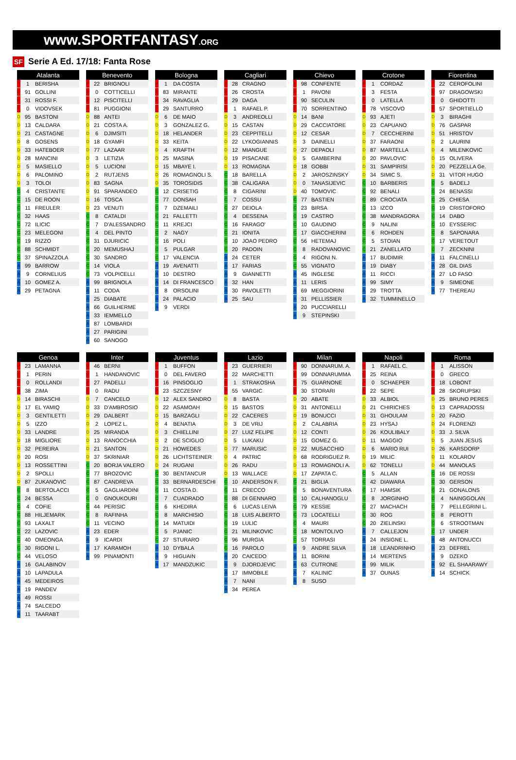www.SPORTFANTASY.ORG
SF Serie A Ed. 17/18: Fanta Rose
| Atalanta | | |
| --- | --- | --- |
| P | 1 | BERISHA |
| P | 91 | GOLLINI |
| P | 31 | ROSSI F. |
| P | 0 | VIDOVSEK |
| D | 95 | BASTONI |
| D | 13 | CALDARA |
| D | 21 | CASTAGNE |
| D | 8 | GOSENS |
| D | 33 | HATEBOER |
| D | 28 | MANCINI |
| D | 5 | MASIELLO |
| D | 6 | PALOMINO |
| D | 3 | TOLOI |
| C | 4 | CRISTANTE |
| C | 15 | DE ROON |
| C | 11 | FREULER |
| C | 32 | HAAS |
| C | 72 | ILICIC |
| C | 23 | MELEGONI |
| C | 19 | RIZZO |
| C | 88 | SCHMIDT |
| C | 37 | SPINAZZOLA |
| A | 99 | BARROW |
| A | 9 | CORNELIUS |
| A | 10 | GOMEZ A. |
| A | 29 | PETAGNA |
| Benevento | | |
| --- | --- | --- |
| P | 22 | BRIGNOLI |
| P | 0 | COTTICELLI |
| P | 12 | PISCITELLI |
| P | 81 | PUGGIONI |
| D | 88 | ANTEI |
| D | 21 | COSTA A. |
| D | 6 | DJIMSITI |
| D | 18 | GYAMFI |
| D | 77 | LAZAAR |
| D | 3 | LETIZIA |
| D | 5 | LUCIONI |
| D | 2 | RUTJENS |
| D | 83 | SAGNA |
| D | 91 | SPARANDEO |
| D | 16 | TOSCA |
| D | 23 | VENUTI |
| C | 8 | CATALDI |
| C | 7 | D'ALESSANDRO |
| C | 4 | DEL PINTO |
| C | 31 | DJURICIC |
| C | 20 | MEMUSHAJ |
| C | 30 | SANDRO |
| C | 14 | VIOLA |
| C | 73 | VOLPICELLI |
| A | 99 | BRIGNOLA |
| A | 11 | CODA |
| A | 25 | DIABATE |
| A | 66 | GUILHERME |
| A | 33 | IEMMELLO |
| A | 87 | LOMBARDI |
| A | 27 | PARIGINI |
| A | 60 | SANOGO |
| Bologna | | |
| --- | --- | --- |
| P | 1 | DA COSTA |
| P | 83 | MIRANTE |
| P | 34 | RAVAGLIA |
| P | 29 | SANTURRO |
| D | 6 | DE MAIO |
| D | 3 | GONZALEZ G. |
| D | 18 | HELANDER |
| D | 33 | KEITA |
| D | 4 | KRAFTH |
| D | 25 | MASINA |
| D | 15 | MBAYE I. |
| D | 26 | ROMAGNOLI S. |
| D | 35 | TOROSIDIS |
| C | 12 | CRISETIG |
| C | 77 | DONSAH |
| C | 7 | DZEMAILI |
| C | 21 | FALLETTI |
| C | 11 | KREJCI |
| C | 2 | NAGY |
| C | 16 | POLI |
| C | 5 | PULGAR |
| C | 17 | VALENCIA |
| A | 19 | AVENATTI |
| A | 10 | DESTRO |
| A | 14 | DI FRANCESCO |
| A | 8 | ORSOLINI |
| A | 24 | PALACIO |
| A | 9 | VERDI |
| Cagliari | | |
| --- | --- | --- |
| P | 28 | CRAGNO |
| P | 26 | CROSTA |
| P | 29 | DAGA |
| P | 1 | RAFAEL P. |
| D | 3 | ANDREOLLI |
| D | 15 | CASTAN |
| D | 23 | CEPPITELLI |
| D | 22 | LYKOGIANNIS |
| D | 12 | MIANGUE |
| D | 19 | PISACANE |
| D | 13 | ROMAGNA |
| C | 18 | BARELLA |
| C | 38 | CALIGARA |
| C | 8 | CIGARINI |
| C | 7 | COSSU |
| C | 27 | DEIOLA |
| C | 4 | DESSENA |
| C | 16 | FARAGO' |
| C | 21 | IONITA |
| C | 10 | JOAO PEDRO |
| C | 20 | PADOIN |
| A | 24 | CETER |
| A | 17 | FARIAS |
| A | 9 | GIANNETTI |
| A | 32 | HAN |
| A | 30 | PAVOLETTI |
| A | 25 | SAU |
| Chievo | | |
| --- | --- | --- |
| P | 98 | CONFENTE |
| P | 1 | PAVONI |
| P | 90 | SECULIN |
| P | 70 | SORRENTINO |
| D | 14 | BANI |
| D | 29 | CACCIATORE |
| D | 12 | CESAR |
| D | 3 | DAINELLI |
| D | 27 | DEPAOLI |
| D | 5 | GAMBERINI |
| D | 18 | GOBBI |
| D | 2 | JAROSZINSKY |
| D | 0 | TANASIJEVIC |
| D | 40 | TOMOVIC |
| C | 77 | BASTIEN |
| C | 23 | BIRSA |
| C | 19 | CASTRO |
| C | 10 | GAUDINO |
| C | 17 | GIACCHERINI |
| C | 56 | HETEMAJ |
| C | 8 | RADOVANOVIC |
| C | 4 | RIGONI N. |
| C | 55 | VIGNATO |
| A | 45 | INGLESE |
| A | 11 | LERIS |
| A | 69 | MEGGIORINI |
| A | 31 | PELLISSIER |
| A | 20 | PUCCIARELLI |
| A | 9 | STEPINSKI |
| Crotone | | |
| --- | --- | --- |
| P | 1 | CORDAZ |
| P | 3 | FESTA |
| P | 0 | LATELLA |
| P | 78 | VISCOVO |
| D | 93 | AJETI |
| D | 23 | CAPUANO |
| D | 7 | CECCHERINI |
| D | 37 | FARAONI |
| D | 87 | MARTELLA |
| D | 20 | PAVLOVIC |
| D | 31 | SAMPIRISI |
| D | 34 | SIMIC S. |
| C | 10 | BARBERIS |
| C | 92 | BENALI |
| C | 89 | CROCIATA |
| C | 13 | IZCO |
| C | 38 | MANDRAGORA |
| C | 9 | NALINI |
| C | 6 | ROHDEN |
| C | 5 | STOIAN |
| C | 21 | ZANELLATO |
| A | 17 | BUDIMIR |
| A | 19 | DIABY |
| A | 11 | RICCI |
| A | 99 | SIMY |
| A | 29 | TROTTA |
| A | 32 | TUMMINELLO |
| Fiorentina | | |
| --- | --- | --- |
| P | 22 | CEROFOLINI |
| P | 97 | DRAGOWSKI |
| P | 0 | GHIDOTTI |
| P | 57 | SPORTIELLO |
| D | 3 | BIRAGHI |
| D | 76 | GASPAR |
| D | 51 | HRISTOV |
| D | 2 | LAURINI |
| D | 4 | MILENKOVIC |
| D | 15 | OLIVERA |
| D | 20 | PEZZELLA Ge. |
| D | 31 | VITOR HUGO |
| C | 5 | BADELJ |
| C | 24 | BENASSI |
| C | 25 | CHIESA |
| C | 19 | CRISTOFORO |
| C | 14 | DABO |
| C | 10 | EYSSERIC |
| C | 8 | SAPONARA |
| C | 17 | VERETOUT |
| C | 7 | ZECKNINI |
| A | 11 | FALCINELLI |
| A | 28 | GIL DIAS |
| A | 27 | LO FASO |
| A | 9 | SIMEONE |
| A | 77 | THEREAU |
| Genoa | | |
| --- | --- | --- |
| P | 23 | LAMANNA |
| P | 1 | PERIN |
| P | 0 | ROLLANDI |
| P | 38 | ZIMA |
| D | 14 | BIRASCHI |
| D | 17 | EL YAMIQ |
| D | 3 | GENTILETTI |
| D | 5 | IZZO |
| D | 33 | LANDRE |
| D | 18 | MIGLIORE |
| D | 32 | PEREIRA |
| D | 20 | ROSI |
| D | 13 | ROSSETTINI |
| D | 2 | SPOLLI |
| D | 87 | ZUKANOVIC |
| C | 8 | BERTOLACCI |
| C | 24 | BESSA |
| C | 4 | COFIE |
| C | 88 | HILJEMARK |
| C | 93 | LAXALT |
| C | 22 | LAZOVIC |
| C | 40 | OMEONGA |
| C | 30 | RIGONI L. |
| C | 44 | VELOSO |
| A | 16 | GALABINOV |
| A | 10 | LAPADULA |
| A | 45 | MEDEIROS |
| A | 19 | PANDEV |
| A | 49 | ROSSI |
| A | 74 | SALCEDO |
| A | 11 | TAARABT |
| Inter | | |
| --- | --- | --- |
| P | 46 | BERNI |
| P | 1 | HANDANOVIC |
| P | 27 | PADELLI |
| P | 0 | RADU |
| D | 7 | CANCELO |
| D | 33 | D'AMBROSIO |
| D | 29 | DALBERT |
| D | 2 | LOPEZ L. |
| D | 25 | MIRANDA |
| D | 13 | RANOCCHIA |
| D | 21 | SANTON |
| D | 37 | SKRINIAR |
| C | 20 | BORJA VALERO |
| C | 77 | BROZOVIC |
| C | 87 | CANDREVA |
| C | 5 | GAGLIARDINI |
| C | 0 | GNOUKOURI |
| C | 44 | PERISIC |
| C | 8 | RAFINHA |
| C | 11 | VECINO |
| A | 23 | EDER |
| A | 9 | ICARDI |
| A | 17 | KARAMOH |
| A | 99 | PINAMONTI |
| Juventus | | |
| --- | --- | --- |
| P | 1 | BUFFON |
| P | 0 | DEL FAVERO |
| P | 16 | PINSOGLIO |
| P | 23 | SZCZESNY |
| D | 12 | ALEX SANDRO |
| D | 22 | ASAMOAH |
| D | 15 | BARZAGLI |
| D | 4 | BENATIA |
| D | 3 | CHIELLINI |
| D | 2 | DE SCIGLIO |
| D | 21 | HOWEDES |
| D | 26 | LICHTSTEINER |
| D | 24 | RUGANI |
| C | 30 | BENTANCUR |
| C | 33 | BERNARDESCHI |
| C | 11 | COSTA D. |
| C | 7 | CUADRADO |
| C | 6 | KHEDIRA |
| C | 8 | MARCHISIO |
| C | 14 | MATUIDI |
| C | 5 | PJANIC |
| C | 27 | STURARO |
| A | 10 | DYBALA |
| A | 9 | HIGUAIN |
| A | 17 | MANDZUKIC |
| Lazio | | |
| --- | --- | --- |
| P | 23 | GUERRIERI |
| P | 22 | MARCHETTI |
| P | 1 | STRAKOSHA |
| P | 55 | VARGIC |
| D | 8 | BASTA |
| D | 15 | BASTOS |
| D | 22 | CACERES |
| D | 3 | DE VRIJ |
| D | 27 | LUIZ FELIPE |
| D | 5 | LUKAKU |
| D | 77 | MARUSIC |
| D | 4 | PATRIC |
| D | 26 | RADU |
| D | 13 | WALLACE |
| C | 10 | ANDERSON F. |
| C | 11 | CRECCO |
| C | 88 | DI GENNARO |
| C | 6 | LUCAS LEIVA |
| C | 18 | LUIS ALBERTO |
| C | 19 | LULIC |
| C | 21 | MILINKOVIC |
| C | 96 | MURGIA |
| C | 16 | PAROLO |
| A | 20 | CAICEDO |
| A | 9 | DJORDJEVIC |
| A | 17 | IMMOBILE |
| A | 7 | NANI |
| A | 34 | PEREA |
| Milan | | |
| --- | --- | --- |
| P | 90 | DONNARUM. A. |
| P | 99 | DONNARUMMA |
| P | 75 | GUARNONE |
| P | 30 | STORARI |
| D | 20 | ABATE |
| D | 31 | ANTONELLI |
| D | 19 | BONUCCI |
| D | 2 | CALABRIA |
| D | 12 | CONTI |
| D | 15 | GOMEZ G. |
| D | 22 | MUSACCHIO |
| D | 68 | RODRIGUEZ R. |
| D | 13 | ROMAGNOLI A. |
| D | 17 | ZAPATA C. |
| C | 21 | BIGLIA |
| C | 5 | BONAVENTURA |
| C | 10 | CALHANOGLU |
| C | 79 | KESSIE |
| C | 73 | LOCATELLI |
| C | 4 | MAURI |
| C | 18 | MONTOLIVO |
| C | 57 | TORRASI |
| A | 9 | ANDRE SILVA |
| A | 11 | BORINI |
| A | 63 | CUTRONE |
| A | 7 | KALINIC |
| A | 8 | SUSO |
| Napoli | | |
| --- | --- | --- |
| P | 1 | RAFAEL C. |
| P | 25 | REINA |
| P | 0 | SCHAEPER |
| P | 22 | SEPE |
| D | 33 | ALBIOL |
| D | 21 | CHIRICHES |
| D | 31 | GHOULAM |
| D | 23 | HYSAJ |
| D | 26 | KOULIBALY |
| D | 11 | MAGGIO |
| D | 6 | MARIO RUI |
| D | 19 | MILIC |
| D | 62 | TONELLI |
| C | 5 | ALLAN |
| C | 42 | DIAWARA |
| C | 17 | HAMSIK |
| C | 8 | JORGINHO |
| C | 27 | MACHACH |
| C | 30 | ROG |
| C | 20 | ZIELINSKI |
| A | 7 | CALLEJON |
| A | 24 | INSIGNE L. |
| A | 18 | LEANDRINHO |
| A | 14 | MERTENS |
| A | 99 | MILIK |
| A | 37 | OUNAS |
| Roma | | |
| --- | --- | --- |
| P | 1 | ALISSON |
| P | 0 | GRECO |
| P | 18 | LOBONT |
| P | 28 | SKORUPSKI |
| D | 25 | BRUNO PERES |
| D | 13 | CAPRADOSSI |
| D | 20 | FAZIO |
| D | 24 | FLORENZI |
| D | 33 | J. SILVA |
| D | 5 | JUAN JESUS |
| D | 26 | KARSDORP |
| D | 11 | KOLAROV |
| D | 44 | MANOLAS |
| C | 16 | DE ROSSI |
| C | 30 | GERSON |
| C | 21 | GONALONS |
| C | 4 | NAINGGOLAN |
| C | 7 | PELLEGRINI L. |
| C | 8 | PEROTTI |
| C | 6 | STROOTMAN |
| C | 17 | UNDER |
| A | 48 | ANTONUCCI |
| A | 23 | DEFREL |
| A | 9 | DZEKO |
| A | 92 | EL SHAARAWY |
| A | 14 | SCHICK |